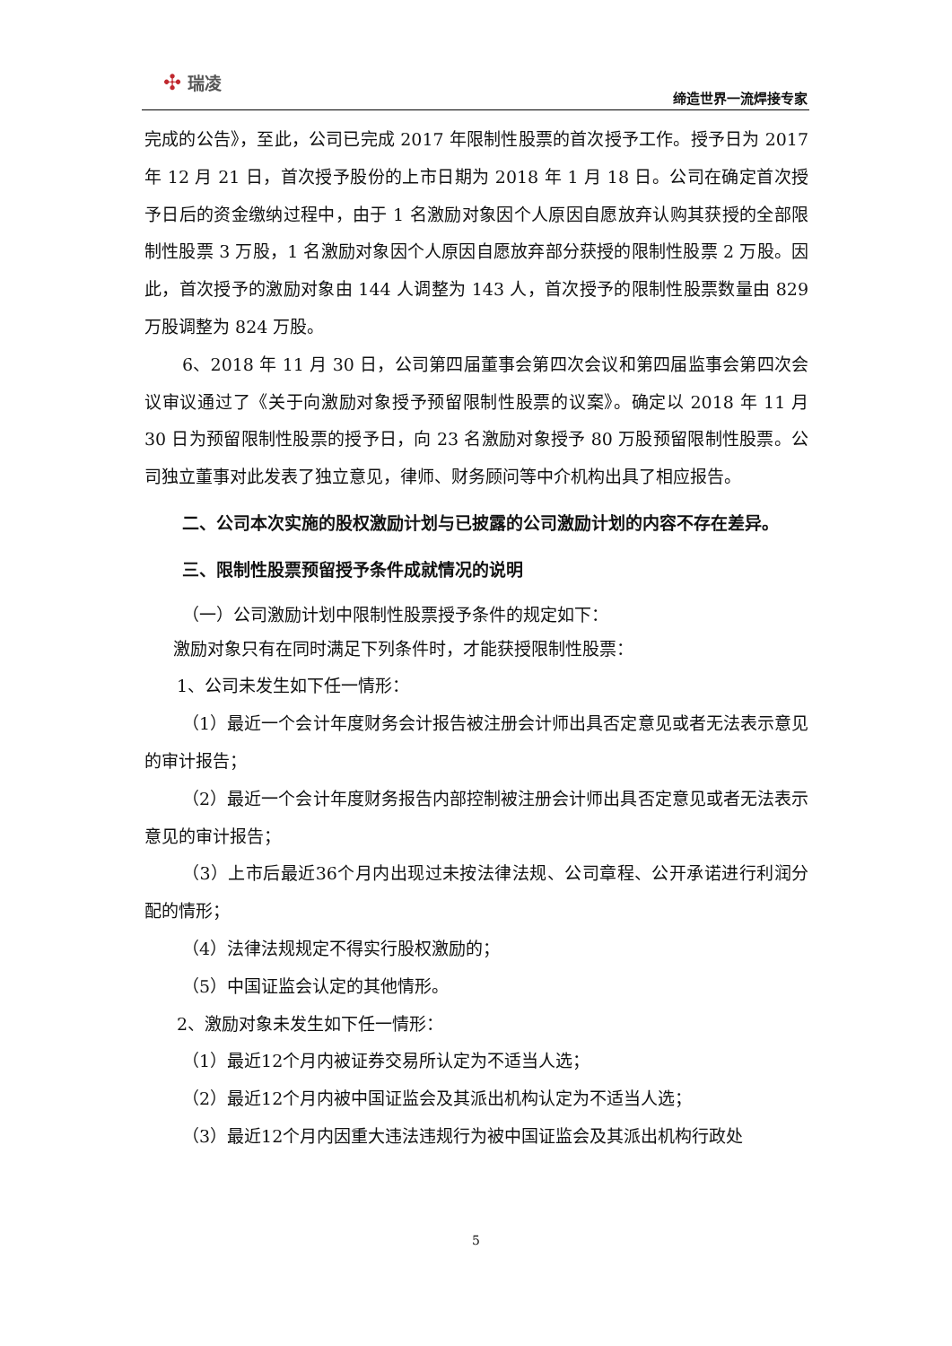✣ 瑞凌
缔造世界一流焊接专家
完成的公告》，至此，公司已完成 2017 年限制性股票的首次授予工作。授予日为 2017 年 12 月 21 日，首次授予股份的上市日期为 2018 年 1 月 18 日。公司在确定首次授予日后的资金缴纳过程中，由于 1 名激励对象因个人原因自愿放弃认购其获授的全部限制性股票 3 万股，1 名激励对象因个人原因自愿放弃部分获授的限制性股票 2 万股。因此，首次授予的激励对象由 144 人调整为 143 人，首次授予的限制性股票数量由 829 万股调整为 824 万股。
6、2018 年 11 月 30 日，公司第四届董事会第四次会议和第四届监事会第四次会议审议通过了《关于向激励对象授予预留限制性股票的议案》。确定以 2018 年 11 月 30 日为预留限制性股票的授予日，向 23 名激励对象授予 80 万股预留限制性股票。公司独立董事对此发表了独立意见，律师、财务顾问等中介机构出具了相应报告。
二、公司本次实施的股权激励计划与已披露的公司激励计划的内容不存在差异。
三、限制性股票预留授予条件成就情况的说明
（一）公司激励计划中限制性股票授予条件的规定如下：
激励对象只有在同时满足下列条件时，才能获授限制性股票：
1、公司未发生如下任一情形：
（1）最近一个会计年度财务会计报告被注册会计师出具否定意见或者无法表示意见的审计报告；
（2）最近一个会计年度财务报告内部控制被注册会计师出具否定意见或者无法表示意见的审计报告；
（3）上市后最近36个月内出现过未按法律法规、公司章程、公开承诺进行利润分配的情形；
（4）法律法规规定不得实行股权激励的；
（5）中国证监会认定的其他情形。
2、激励对象未发生如下任一情形：
（1）最近12个月内被证券交易所认定为不适当人选；
（2）最近12个月内被中国证监会及其派出机构认定为不适当人选；
（3）最近12个月内因重大违法违规行为被中国证监会及其派出机构行政处
5